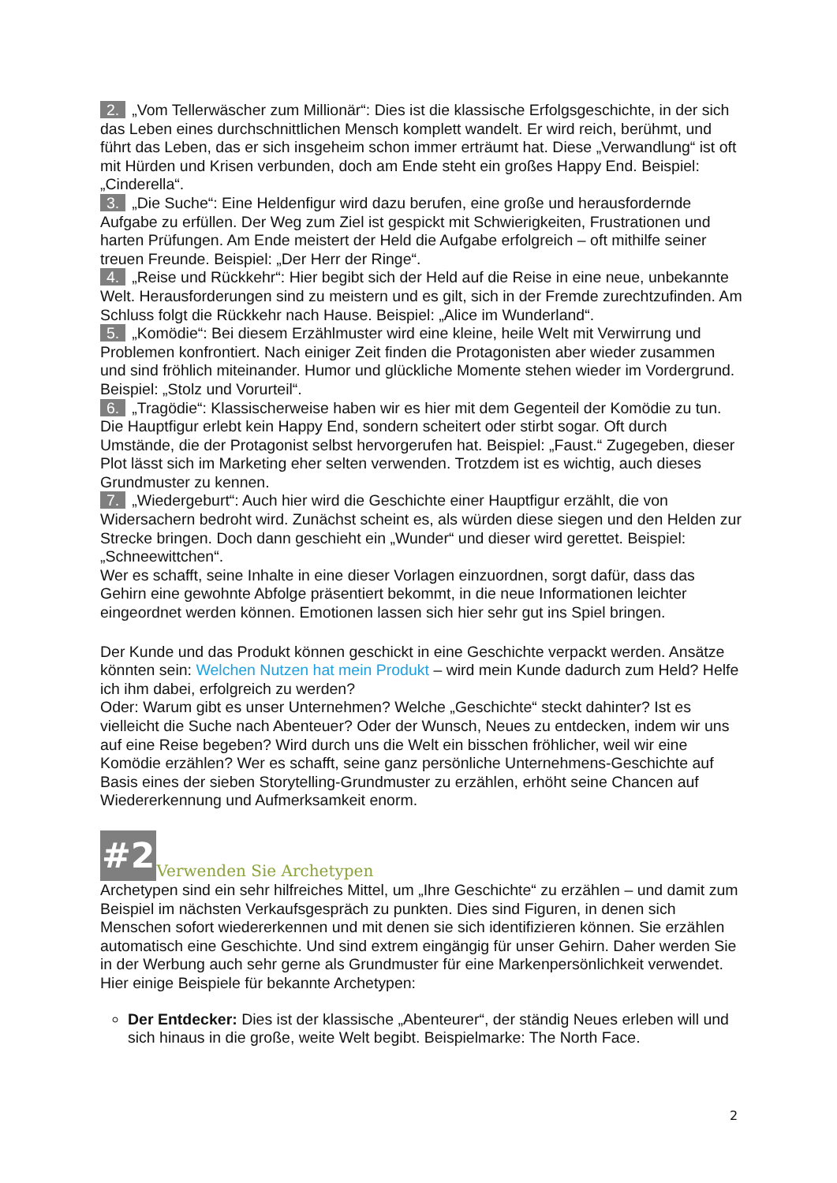2. „Vom Tellerwäscher zum Millionär“: Dies ist die klassische Erfolgsgeschichte, in der sich das Leben eines durchschnittlichen Mensch komplett wandelt. Er wird reich, berühmt, und führt das Leben, das er sich insgeheim schon immer erträumt hat. Diese „Verwandlung“ ist oft mit Hürden und Krisen verbunden, doch am Ende steht ein großes Happy End. Beispiel: „Cinderella“.
3. „Die Suche“: Eine Heldenfigur wird dazu berufen, eine große und herausfordernde Aufgabe zu erfüllen. Der Weg zum Ziel ist gespickt mit Schwierigkeiten, Frustrationen und harten Prüfungen. Am Ende meistert der Held die Aufgabe erfolgreich – oft mithilfe seiner treuen Freunde. Beispiel: „Der Herr der Ringe“.
4. „Reise und Rückkehr“: Hier begibt sich der Held auf die Reise in eine neue, unbekannte Welt. Herausforderungen sind zu meistern und es gilt, sich in der Fremde zurechtzufinden. Am Schluss folgt die Rückkehr nach Hause. Beispiel: „Alice im Wunderland“.
5. „Komödie“: Bei diesem Erzählmuster wird eine kleine, heile Welt mit Verwirrung und Problemen konfrontiert. Nach einiger Zeit finden die Protagonisten aber wieder zusammen und sind fröhlich miteinander. Humor und glückliche Momente stehen wieder im Vordergrund. Beispiel: „Stolz und Vorurteil“.
6. „Tragödie“: Klassischerweise haben wir es hier mit dem Gegenteil der Komödie zu tun. Die Hauptfigur erlebt kein Happy End, sondern scheitert oder stirbt sogar. Oft durch Umstände, die der Protagonist selbst hervorgerufen hat. Beispiel: „Faust.“ Zugegeben, dieser Plot lässt sich im Marketing eher selten verwenden. Trotzdem ist es wichtig, auch dieses Grundmuster zu kennen.
7. „Wiedergeburt“: Auch hier wird die Geschichte einer Hauptfigur erzählt, die von Widersachern bedroht wird. Zunächst scheint es, als würden diese siegen und den Helden zur Strecke bringen. Doch dann geschieht ein „Wunder“ und dieser wird gerettet. Beispiel: „Schneewittchen“.
Wer es schafft, seine Inhalte in eine dieser Vorlagen einzuordnen, sorgt dafür, dass das Gehirn eine gewohnte Abfolge präsentiert bekommt, in die neue Informationen leichter eingeordnet werden können. Emotionen lassen sich hier sehr gut ins Spiel bringen.
Der Kunde und das Produkt können geschickt in eine Geschichte verpackt werden. Ansätze könnten sein: Welchen Nutzen hat mein Produkt – wird mein Kunde dadurch zum Held? Helfe ich ihm dabei, erfolgreich zu werden?
Oder: Warum gibt es unser Unternehmen? Welche „Geschichte“ steckt dahinter? Ist es vielleicht die Suche nach Abenteuer? Oder der Wunsch, Neues zu entdecken, indem wir uns auf eine Reise begeben? Wird durch uns die Welt ein bisschen fröhlicher, weil wir eine Komödie erzählen? Wer es schafft, seine ganz persönliche Unternehmens-Geschichte auf Basis eines der sieben Storytelling-Grundmuster zu erzählen, erhöht seine Chancen auf Wiedererkennung und Aufmerksamkeit enorm.
#2 Verwenden Sie Archetypen
Archetypen sind ein sehr hilfreiches Mittel, um „Ihre Geschichte“ zu erzählen – und damit zum Beispiel im nächsten Verkaufsgespräch zu punkten. Dies sind Figuren, in denen sich Menschen sofort wiedererkennen und mit denen sie sich identifizieren können. Sie erzählen automatisch eine Geschichte. Und sind extrem eingängig für unser Gehirn. Daher werden Sie in der Werbung auch sehr gerne als Grundmuster für eine Markenpersönlichkeit verwendet. Hier einige Beispiele für bekannte Archetypen:
Der Entdecker: Dies ist der klassische „Abenteurer“, der ständig Neues erleben will und sich hinaus in die große, weite Welt begibt. Beispielmarke: The North Face.
2